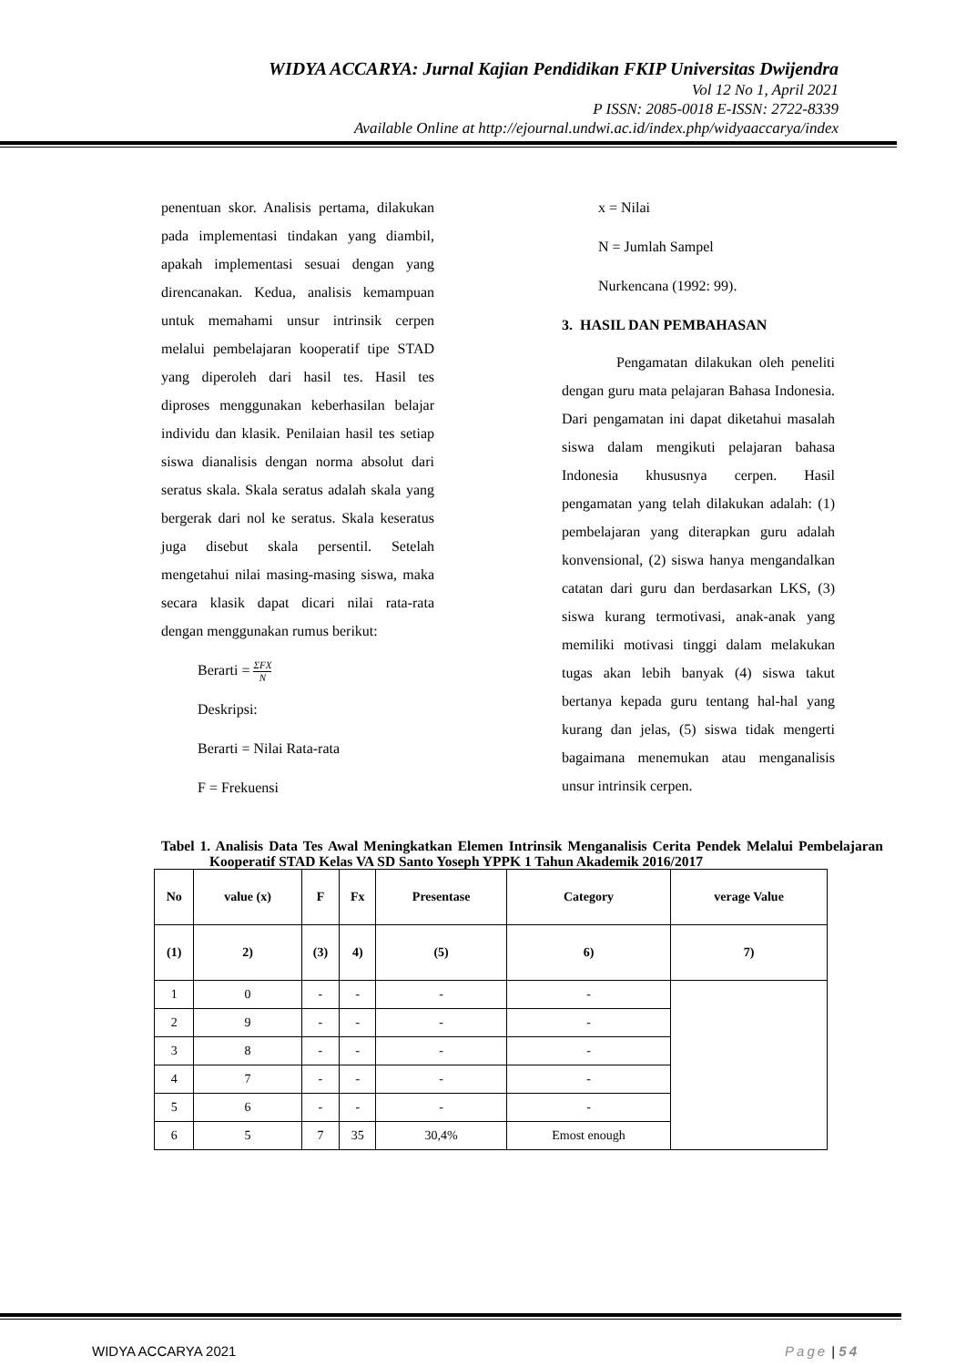WIDYA ACCARYA: Jurnal Kajian Pendidikan FKIP Universitas Dwijendra
Vol 12 No 1, April 2021
P ISSN: 2085-0018 E-ISSN: 2722-8339
Available Online at http://ejournal.undwi.ac.id/index.php/widyaaccarya/index
penentuan skor. Analisis pertama, dilakukan pada implementasi tindakan yang diambil, apakah implementasi sesuai dengan yang direncanakan. Kedua, analisis kemampuan untuk memahami unsur intrinsik cerpen melalui pembelajaran kooperatif tipe STAD yang diperoleh dari hasil tes. Hasil tes diproses menggunakan keberhasilan belajar individu dan klasik. Penilaian hasil tes setiap siswa dianalisis dengan norma absolut dari seratus skala. Skala seratus adalah skala yang bergerak dari nol ke seratus. Skala keseratus juga disebut skala persentil. Setelah mengetahui nilai masing-masing siswa, maka secara klasik dapat dicari nilai rata-rata dengan menggunakan rumus berikut:
Berarti = ΣFX N
Deskripsi:
Berarti = Nilai Rata-rata
F = Frekuensi
x = Nilai
N = Jumlah Sampel
Nurkencana (1992: 99).
3. HASIL DAN PEMBAHASAN
Pengamatan dilakukan oleh peneliti dengan guru mata pelajaran Bahasa Indonesia. Dari pengamatan ini dapat diketahui masalah siswa dalam mengikuti pelajaran bahasa Indonesia khususnya cerpen. Hasil pengamatan yang telah dilakukan adalah: (1) pembelajaran yang diterapkan guru adalah konvensional, (2) siswa hanya mengandalkan catatan dari guru dan berdasarkan LKS, (3) siswa kurang termotivasi, anak-anak yang memiliki motivasi tinggi dalam melakukan tugas akan lebih banyak (4) siswa takut bertanya kepada guru tentang hal-hal yang kurang dan jelas, (5) siswa tidak mengerti bagaimana menemukan atau menganalisis unsur intrinsik cerpen.
Tabel 1. Analisis Data Tes Awal Meningkatkan Elemen Intrinsik Menganalisis Cerita Pendek Melalui Pembelajaran Kooperatif STAD Kelas VA SD Santo Yoseph YPPK 1 Tahun Akademik 2016/2017
| No | value (x) | F | Fx | Presentase | Category | verage Value |
| --- | --- | --- | --- | --- | --- | --- |
| (1) | 2) | (3) | 4) | (5) | 6) | 7) |
| 1 | 0 | - | - | - | - | |
| 2 | 9 | - | - | - | - | |
| 3 | 8 | - | - | - | - | |
| 4 | 7 | - | - | - | - | |
| 5 | 6 | - | - | - | - | |
| 6 | 5 | 7 | 35 | 30,4% | Emost enough | |
WIDYA ACCARYA 2021 Page | 54